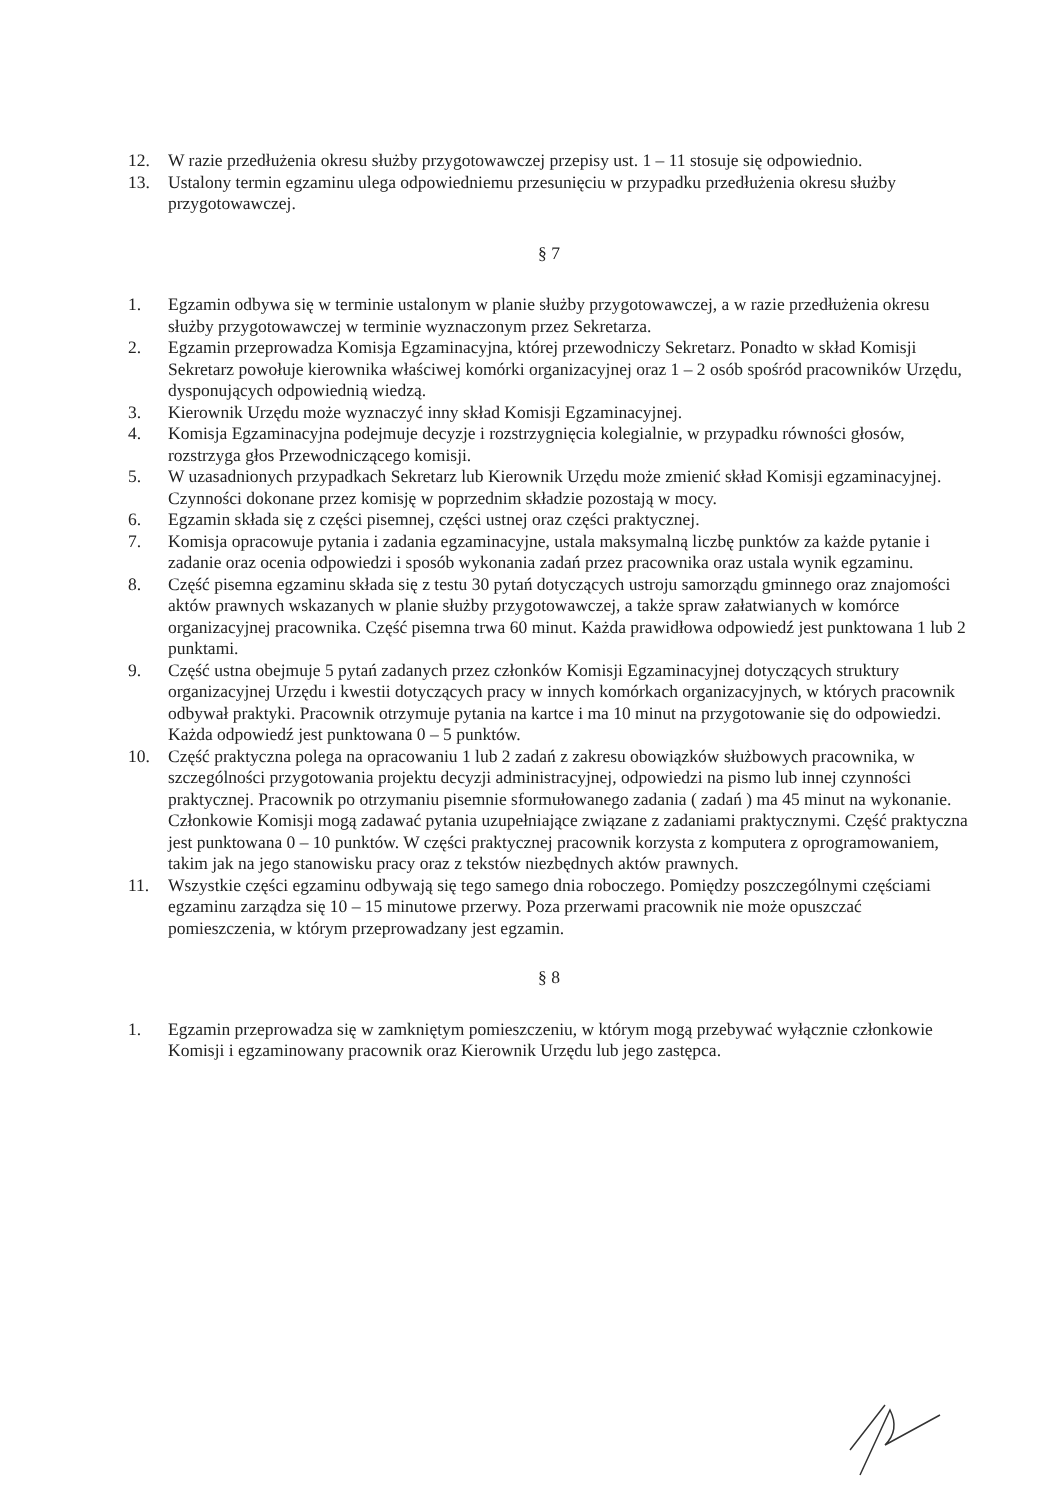12. W razie przedłużenia okresu służby przygotowawczej przepisy ust. 1 – 11 stosuje się odpowiednio.
13. Ustalony termin egzaminu ulega odpowiedniemu przesunięciu w przypadku przedłużenia okresu służby przygotowawczej.
§ 7
1. Egzamin odbywa się w terminie ustalonym w planie służby przygotowawczej, a w razie przedłużenia okresu służby przygotowawczej w terminie wyznaczonym przez Sekretarza.
2. Egzamin przeprowadza Komisja Egzaminacyjna, której przewodniczy Sekretarz. Ponadto w skład Komisji Sekretarz powołuje kierownika właściwej komórki organizacyjnej oraz 1 – 2 osób spośród pracowników Urzędu, dysponujących odpowiednią wiedzą.
3. Kierownik Urzędu może wyznaczyć inny skład Komisji Egzaminacyjnej.
4. Komisja Egzaminacyjna podejmuje decyzje i rozstrzygnięcia kolegialnie, w przypadku równości głosów, rozstrzyga głos Przewodniczącego komisji.
5. W uzasadnionych przypadkach Sekretarz lub Kierownik Urzędu może zmienić skład Komisji egzaminacyjnej. Czynności dokonane przez komisję w poprzednim składzie pozostają w mocy.
6. Egzamin składa się z części pisemnej, części ustnej oraz części praktycznej.
7. Komisja opracowuje pytania i zadania egzaminacyjne, ustala maksymalną liczbę punktów za każde pytanie i zadanie oraz ocenia odpowiedzi i sposób wykonania zadań przez pracownika oraz ustala wynik egzaminu.
8. Część pisemna egzaminu składa się z testu 30 pytań dotyczących ustroju samorządu gminnego oraz znajomości aktów prawnych wskazanych w planie służby przygotowawczej, a także spraw załatwianych w komórce organizacyjnej pracownika. Część pisemna trwa 60 minut. Każda prawidłowa odpowiedź jest punktowana 1 lub 2 punktami.
9. Część ustna obejmuje 5 pytań zadanych przez członków Komisji Egzaminacyjnej dotyczących struktury organizacyjnej Urzędu i kwestii dotyczących pracy w innych komórkach organizacyjnych, w których pracownik odbywał praktyki. Pracownik otrzymuje pytania na kartce i ma 10 minut na przygotowanie się do odpowiedzi. Każda odpowiedź jest punktowana 0 – 5 punktów.
10. Część praktyczna polega na opracowaniu 1 lub 2 zadań z zakresu obowiązków służbowych pracownika, w szczególności przygotowania projektu decyzji administracyjnej, odpowiedzi na pismo lub innej czynności praktycznej. Pracownik po otrzymaniu pisemnie sformułowanego zadania ( zadań ) ma 45 minut na wykonanie. Członkowie Komisji mogą zadawać pytania uzupełniające związane z zadaniami praktycznymi. Część praktyczna jest punktowana 0 – 10 punktów. W części praktycznej pracownik korzysta z komputera z oprogramowaniem, takim jak na jego stanowisku pracy oraz z tekstów niezbędnych aktów prawnych.
11. Wszystkie części egzaminu odbywają się tego samego dnia roboczego. Pomiędzy poszczególnymi częściami egzaminu zarządza się 10 – 15 minutowe przerwy. Poza przerwami pracownik nie może opuszczać pomieszczenia, w którym przeprowadzany jest egzamin.
§ 8
1. Egzamin przeprowadza się w zamkniętym pomieszczeniu, w którym mogą przebywać wyłącznie członkowie Komisji i egzaminowany pracownik oraz Kierownik Urzędu lub jego zastępca.